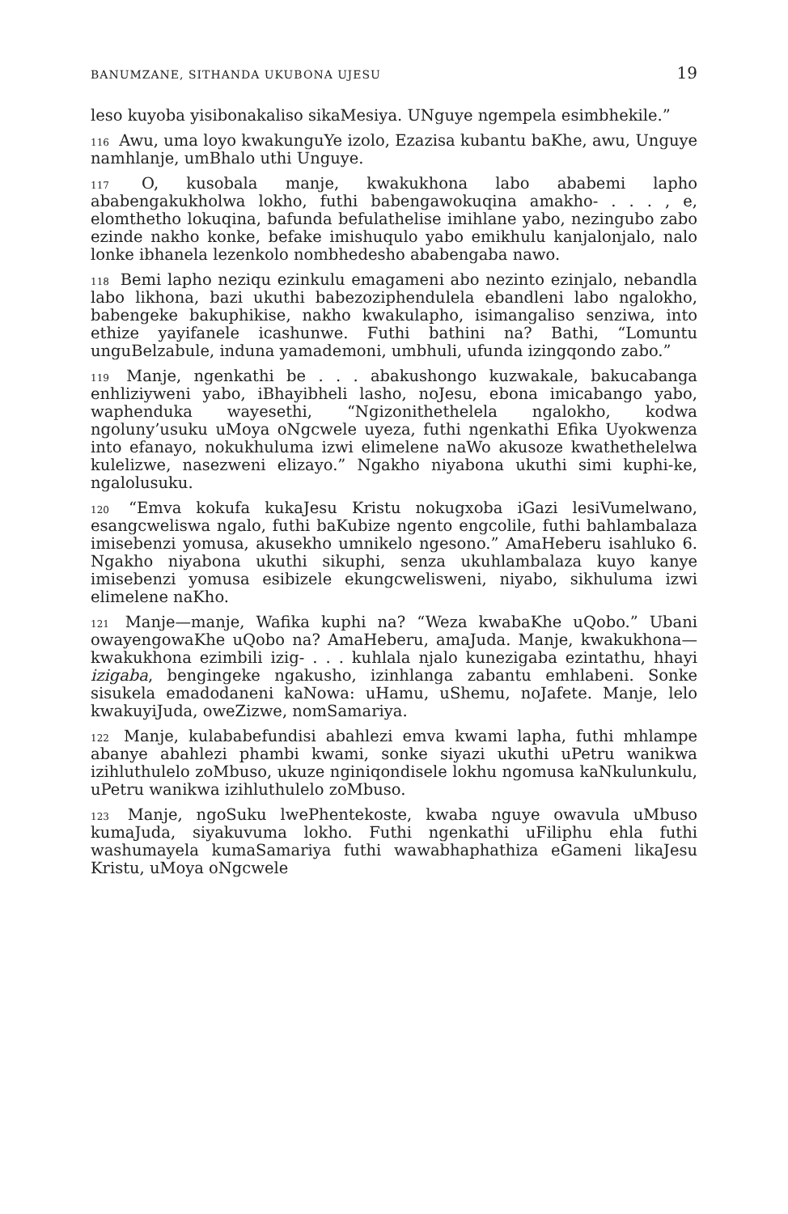BANUMZANE, SITHANDA UKUBONA UJESU 19
leso kuyoba yisibonakaliso sikaMesiya. UNguye ngempela esimbhekile.”
<sup>116</sup> Awu, uma loyo kwakunguYe izolo, Ezazisa kubantu baKhe, awu, Unguye namhlanje, umBhalo uthi Unguye.
<sup>117</sup> O, kusobala manje, kwakukhona labo ababemi lapho ababengakukholwa lokho, futhi babengawokuqina amakho- . . . , e, elomthetho lokuqina, bafunda befulathelise imihlane yabo, nezingubo zabo ezinde nakho konke, befake imishuqulo yabo emikhulu kanjalonjalo, nalo lonke ibhanela lezenkolo nombhedesho ababengaba nawo.
<sup>118</sup> Bemi lapho neziqu ezinkulu emagameni abo nezinto ezinjalo, nebandla labo likhona, bazi ukuthi babezoziphendulela ebandleni labo ngalokho, babengeke bakuphikise, nakho kwakulapho, isimangaliso senziwa, into ethize yayifanele icashunwe. Futhi bathini na? Bathi, “Lomuntu unguBelzabule, induna yamademoni, umbhuli, ufunda izingqondo zabo.”
<sup>119</sup> Manje, ngenkathi be . . . abakushongo kuzwakale, bakucabanga enhliziyweni yabo, iBhayibheli lasho, noJesu, ebona imicabango yabo, waphenduka wayesethi, “Ngizonithethelela ngalokho, kodwa ngoluny’usuku uMoya oNgcwele uyeza, futhi ngenkathi Efika Uyokwenza into efanayo, nokukhuluma izwi elimelene naWo akusoze kwathethelelwa kulelizwe, nasezweni elizayo.” Ngakho niyabona ukuthi simi kuphi-ke, ngalolusuku.
<sup>120</sup> “Emva kokufa kukaJesu Kristu nokugxoba iGazi lesiVumelwano, esangcweliswa ngalo, futhi baKubize ngento engcolile, futhi bahlambalaza imisebenzi yomusa, akusekho umnikelo ngesono.” AmaHeberu isahluko 6. Ngakho niyabona ukuthi sikuphi, senza ukuhlambalaza kuyo kanye imisebenzi yomusa esibizele ekungcwelisweni, niyabo, sikhuluma izwi elimelene naKho.
<sup>121</sup> Manje—manje, Wafika kuphi na? “Weza kwabaKhe uQobo.” Ubani owayengowaKhe uQobo na? AmaHeberu, amaJuda. Manje, kwakukhona—kwakukhona ezimbili izig- . . . kuhlala njalo kunezigaba ezintathu, hhayi izigaba, bengingeke ngakusho, izinhlanga zabantu emhlabeni. Sonke sisukela emadodaneni kaNowa: uHamu, uShemu, noJafete. Manje, lelo kwakuyiJuda, oweZizwe, nomSamariya.
<sup>122</sup> Manje, kulababefundisi abahlezi emva kwami lapha, futhi mhlampe abanye abahlezi phambi kwami, sonke siyazi ukuthi uPetru wanikwa izihluthulelo zoMbuso, ukuze nginiqondisele lokhu ngomusa kaNkulunkulu, uPetru wanikwa izihluthulelo zoMbuso.
<sup>123</sup> Manje, ngoSuku lwePhentekoste, kwaba nguye owavula uMbuso kumaJuda, siyakuvuma lokho. Futhi ngenkathi uFiliphu ehla futhi washumayela kumaSamariya futhi wawabhaphathiza eGameni likaJesu Kristu, uMoya oNgcwele